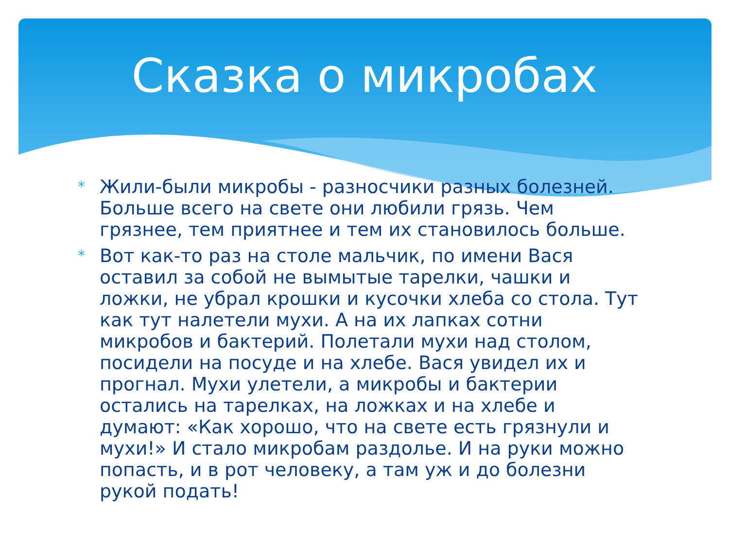Сказка о микробах
* Жили-были микробы - разносчики разных болезней. Больше всего на свете они любили грязь. Чем грязнее, тем приятнее и тем их становилось больше.
* Вот как-то раз на столе мальчик, по имени Вася оставил за собой не вымытые тарелки, чашки и ложки, не убрал крошки и кусочки хлеба со стола. Тут как тут налетели мухи. А на их лапках сотни микробов и бактерий. Полетали мухи над столом, посидели на посуде и на хлебе. Вася увидел их и прогнал. Мухи улетели, а микробы и бактерии остались на тарелках, на ложках и на хлебе и думают: «Как хорошо, что на свете есть грязнули и мухи!» И стало микробам раздолье. И на руки можно попасть, и в рот человеку, а там уж и до болезни рукой подать!